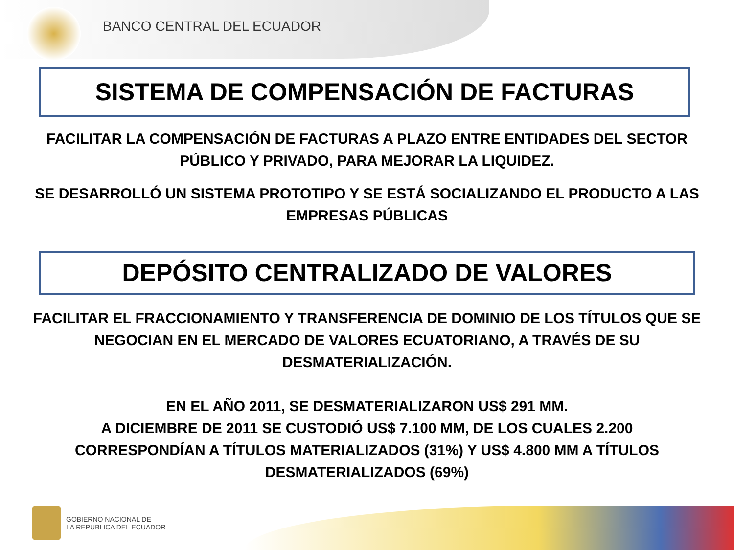BANCO CENTRAL DEL ECUADOR
SISTEMA DE COMPENSACIÓN DE FACTURAS
FACILITAR LA COMPENSACIÓN DE FACTURAS A PLAZO ENTRE ENTIDADES DEL SECTOR PÚBLICO Y PRIVADO, PARA MEJORAR LA LIQUIDEZ.
SE DESARROLLÓ UN SISTEMA PROTOTIPO Y SE ESTÁ SOCIALIZANDO EL PRODUCTO A LAS EMPRESAS PÚBLICAS
DEPÓSITO CENTRALIZADO DE VALORES
FACILITAR EL FRACCIONAMIENTO Y TRANSFERENCIA DE DOMINIO DE LOS TÍTULOS QUE SE NEGOCIAN EN EL MERCADO DE VALORES ECUATORIANO, A TRAVÉS DE SU DESMATERIALIZACIÓN.
EN EL AÑO 2011, SE DESMATERIALIZARON US$ 291 MM.
A DICIEMBRE DE 2011 SE CUSTODIÓ US$ 7.100 MM, DE LOS CUALES 2.200 CORRESPONDÍAN A TÍTULOS MATERIALIZADOS (31%) Y US$ 4.800 MM A TÍTULOS DESMATERIALIZADOS (69%)
GOBIERNO NACIONAL DE
LA REPUBLICA DEL ECUADOR